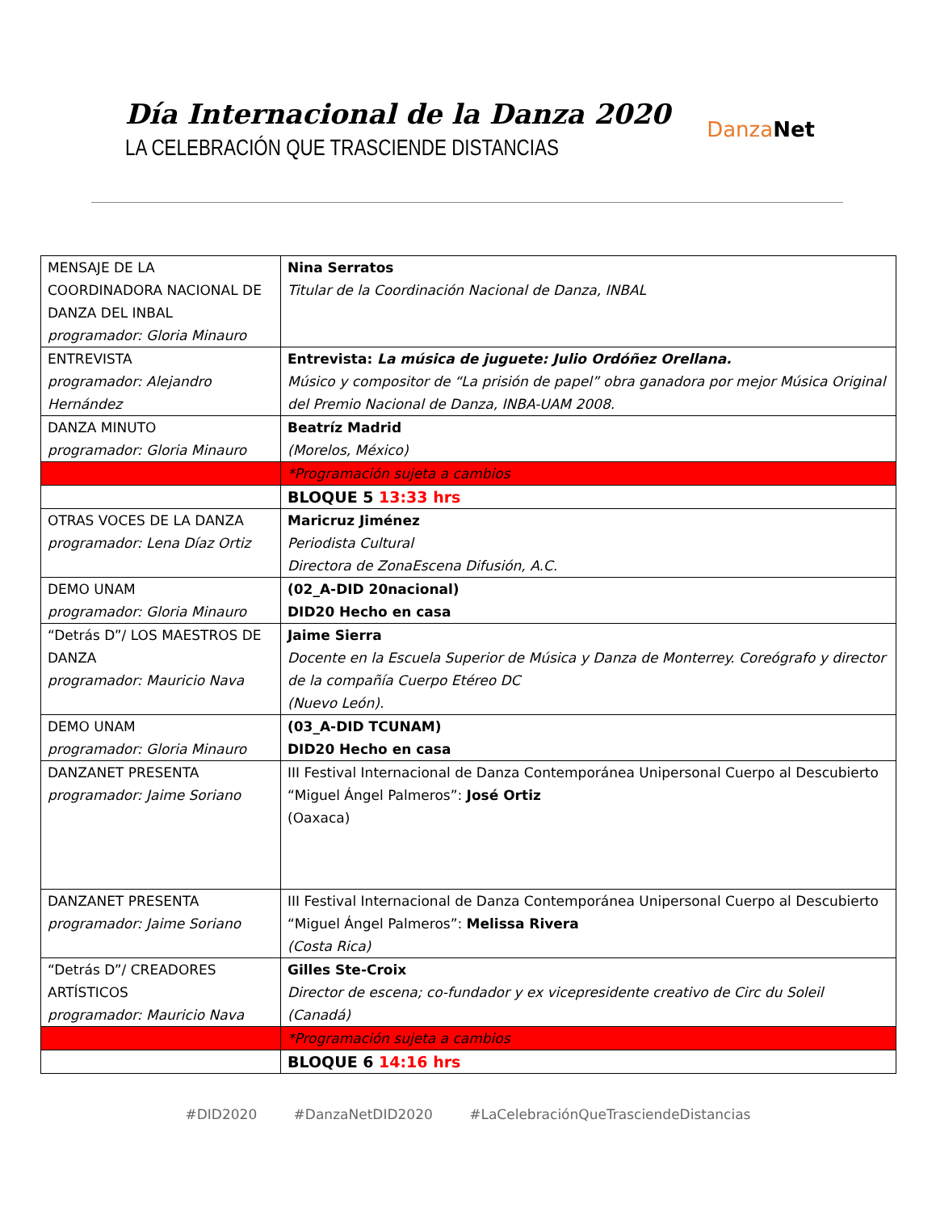Día Internacional de la Danza 2020
LA CELEBRACIÓN QUE TRASCIENDE DISTANCIAS
DanzaNet
| MENSAJE DE LA COORDINADORA NACIONAL DE DANZA DEL INBAL programador: Gloria Minauro | Nina Serratos Titular de la Coordinación Nacional de Danza, INBAL |
| ENTREVISTA programador: Alejandro Hernández | Entrevista: La música de juguete: Julio Ordóñez Orellana. Músico y compositor de “La prisión de papel” obra ganadora por mejor Música Original del Premio Nacional de Danza, INBA-UAM 2008. |
| DANZA MINUTO programador: Gloria Minauro | Beatríz Madrid (Morelos, México) |
| | *Programación sujeta a cambios |
| | BLOQUE 5 13:33 hrs |
| OTRAS VOCES DE LA DANZA programador: Lena Díaz Ortiz | Maricruz Jiménez Periodista Cultural Directora de ZonaEscena Difusión, A.C. |
| DEMO UNAM programador: Gloria Minauro | (02_A-DID 20nacional) DID20 Hecho en casa |
| “Detrás D”/ LOS MAESTROS DE DANZA programador: Mauricio Nava | Jaime Sierra Docente en la Escuela Superior de Música y Danza de Monterrey. Coreógrafo y director de la compañía Cuerpo Etéreo DC (Nuevo León). |
| DEMO UNAM programador: Gloria Minauro | (03_A-DID TCUNAM) DID20 Hecho en casa |
| DANZANET PRESENTA programador: Jaime Soriano | III Festival Internacional de Danza Contemporánea Unipersonal Cuerpo al Descubierto “Miguel Ángel Palmeros”: José Ortiz (Oaxaca) |
| DANZANET PRESENTA programador: Jaime Soriano | III Festival Internacional de Danza Contemporánea Unipersonal Cuerpo al Descubierto “Miguel Ángel Palmeros”: Melissa Rivera (Costa Rica) |
| “Detrás D”/ CREADORES ARTÍSTICOS programador: Mauricio Nava | Gilles Ste-Croix Director de escena; co-fundador y ex vicepresidente creativo de Circ du Soleil (Canadá) |
| | *Programación sujeta a cambios |
| | BLOQUE 6 14:16 hrs |
#DID2020 #DanzaNetDID2020 #LaCelebraciónQueTrasciendeDistancias